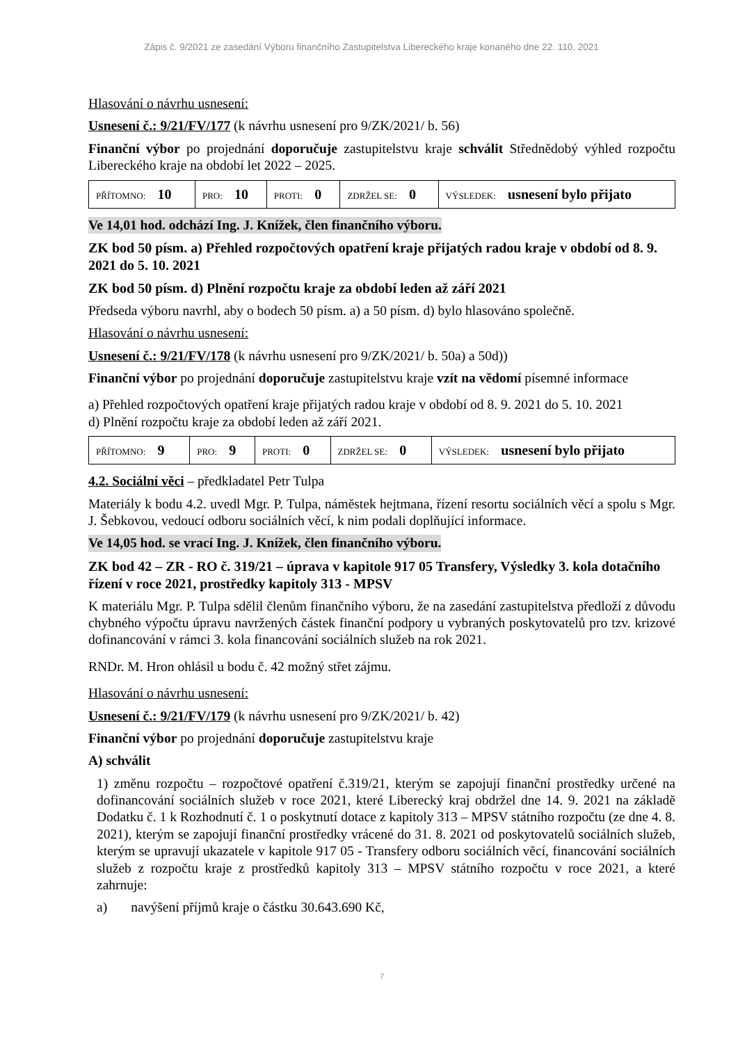Zápis č. 9/2021 ze zasedání Výboru finančního Zastupitelstva Libereckého kraje konaného dne 22. 110. 2021
Hlasování o návrhu usnesení:
Usnesení č.: 9/21/FV/177 (k návrhu usnesení pro 9/ZK/2021/ b. 56)
Finanční výbor po projednání doporučuje zastupitelstvu kraje schválit Střednědobý výhled rozpočtu Libereckého kraje na období let 2022 – 2025.
| PŘÍTOMNO: 10 | PRO: 10 | PROTI: 0 | ZDRŽEL SE: 0 | VÝSLEDEK: usnesení bylo přijato |
Ve 14,01 hod. odchází Ing. J. Knížek, člen finančního výboru.
ZK bod 50 písm. a) Přehled rozpočtových opatření kraje přijatých radou kraje v období od 8. 9. 2021 do 5. 10. 2021
ZK bod 50 písm. d) Plnění rozpočtu kraje za období leden až září 2021
Předseda výboru navrhl, aby o bodech 50 písm. a) a 50 písm. d) bylo hlasováno společně.
Hlasování o návrhu usnesení:
Usnesení č.: 9/21/FV/178 (k návrhu usnesení pro 9/ZK/2021/ b. 50a) a 50d))
Finanční výbor po projednání doporučuje zastupitelstvu kraje vzít na vědomí písemné informace
a) Přehled rozpočtových opatření kraje přijatých radou kraje v období od 8. 9. 2021 do 5. 10. 2021
d) Plnění rozpočtu kraje za období leden až září 2021.
| PŘÍTOMNO: 9 | PRO: 9 | PROTI: 0 | ZDRŽEL SE: 0 | VÝSLEDEK: usnesení bylo přijato |
4.2. Sociální věci – předkladatel Petr Tulpa
Materiály k bodu 4.2. uvedl Mgr. P. Tulpa, náměstek hejtmana, řízení resortu sociálních věcí a spolu s Mgr. J. Šebkovou, vedoucí odboru sociálních věcí, k nim podali doplňující informace.
Ve 14,05 hod. se vrací Ing. J. Knížek, člen finančního výboru.
ZK bod 42 – ZR - RO č. 319/21 – úprava v kapitole 917 05 Transfery, Výsledky 3. kola dotačního řízení v roce 2021, prostředky kapitoly 313 - MPSV
K materiálu Mgr. P. Tulpa sdělil členům finančního výboru, že na zasedání zastupitelstva předloží z důvodu chybného výpočtu úpravu navržených částek finanční podpory u vybraných poskytovatelů pro tzv. krizové dofinancování v rámci 3. kola financování sociálních služeb na rok 2021.
RNDr. M. Hron ohlásil u bodu č. 42 možný střet zájmu.
Hlasování o návrhu usnesení:
Usnesení č.: 9/21/FV/179 (k návrhu usnesení pro 9/ZK/2021/ b. 42)
Finanční výbor po projednání doporučuje zastupitelstvu kraje
A) schválit
1) změnu rozpočtu – rozpočtové opatření č.319/21, kterým se zapojují finanční prostředky určené na dofinancování sociálních služeb v roce 2021, které Liberecký kraj obdržel dne 14. 9. 2021 na základě Dodatku č. 1 k Rozhodnutí č. 1 o poskytnutí dotace z kapitoly 313 – MPSV státního rozpočtu (ze dne 4. 8. 2021), kterým se zapojují finanční prostředky vrácené do 31. 8. 2021 od poskytovatelů sociálních služeb, kterým se upravují ukazatele v kapitole 917 05 - Transfery odboru sociálních věcí, financování sociálních služeb z rozpočtu kraje z prostředků kapitoly 313 – MPSV státního rozpočtu v roce 2021, a které zahrnuje:
a) navýšení příjmů kraje o částku 30.643.690 Kč,
7